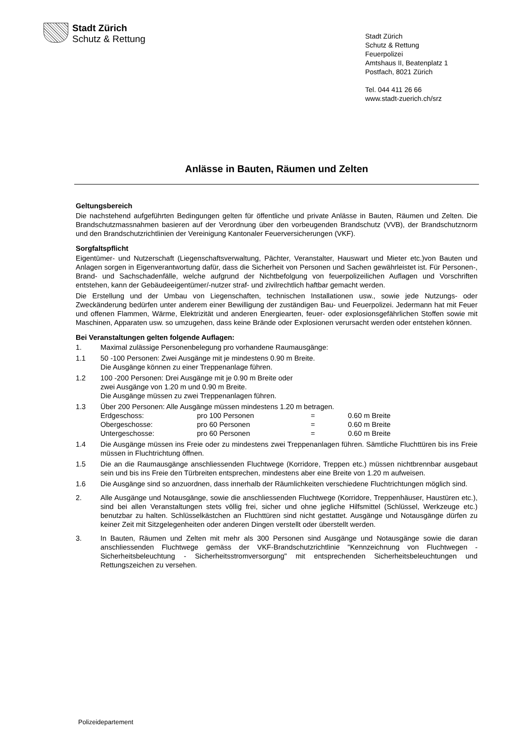Stadt Zürich
Schutz & Rettung
Stadt Zürich
Schutz & Rettung
Feuerpolizei
Amtshaus II, Beatenplatz 1
Postfach, 8021 Zürich
Tel. 044 411 26 66
www.stadt-zuerich.ch/srz
Anlässe in Bauten, Räumen und Zelten
Geltungsbereich
Die nachstehend aufgeführten Bedingungen gelten für öffentliche und private Anlässe in Bauten, Räumen und Zelten. Die Brandschutzmassnahmen basieren auf der Verordnung über den vorbeugenden Brandschutz (VVB), der Brandschutznorm und den Brandschutzrichtlinien der Vereinigung Kantonaler Feuerversicherungen (VKF).
Sorgfaltspflicht
Eigentümer- und Nutzerschaft (Liegenschaftsverwaltung, Pächter, Veranstalter, Hauswart und Mieter etc.)von Bauten und Anlagen sorgen in Eigenverantwortung dafür, dass die Sicherheit von Personen und Sachen gewährleistet ist. Für Personen-, Brand- und Sachschadenfälle, welche aufgrund der Nichtbefolgung von feuerpolizeilichen Auflagen und Vorschriften entstehen, kann der Gebäudeeigentümer/-nutzer straf- und zivilrechtlich haftbar gemacht werden.
Die Erstellung und der Umbau von Liegenschaften, technischen Installationen usw., sowie jede Nutzungs- oder Zweckänderung bedürfen unter anderem einer Bewilligung der zuständigen Bau- und Feuerpolizei. Jedermann hat mit Feuer und offenen Flammen, Wärme, Elektrizität und anderen Energiearten, feuer- oder explosionsgefährlichen Stoffen sowie mit Maschinen, Apparaten usw. so umzugehen, dass keine Brände oder Explosionen verursacht werden oder entstehen können.
Bei Veranstaltungen gelten folgende Auflagen:
1. Maximal zulässige Personenbelegung pro vorhandene Raumausgänge:
1.1 50 -100 Personen: Zwei Ausgänge mit je mindestens 0.90 m Breite.
Die Ausgänge können zu einer Treppenanlage führen.
1.2 100 -200 Personen: Drei Ausgänge mit je 0.90 m Breite oder
zwei Ausgänge von 1.20 m und 0.90 m Breite.
Die Ausgänge müssen zu zwei Treppenanlagen führen.
1.3 Über 200 Personen: Alle Ausgänge müssen mindestens 1.20 m betragen.
| Erdgeschoss: | pro 100 Personen | = | 0.60 m Breite |
| Obergeschosse: | pro 60 Personen | = | 0.60 m Breite |
| Untergeschosse: | pro 60 Personen | = | 0.60 m Breite |
1.4 Die Ausgänge müssen ins Freie oder zu mindestens zwei Treppenanlagen führen. Sämtliche Fluchttüren bis ins Freie müssen in Fluchtrichtung öffnen.
1.5 Die an die Raumausgänge anschliessenden Fluchtwege (Korridore, Treppen etc.) müssen nichtbrennbar ausgebaut sein und bis ins Freie den Türbreiten entsprechen, mindestens aber eine Breite von 1.20 m aufweisen.
1.6 Die Ausgänge sind so anzuordnen, dass innerhalb der Räumlichkeiten verschiedene Fluchtrichtungen möglich sind.
2. Alle Ausgänge und Notausgänge, sowie die anschliessenden Fluchtwege (Korridore, Treppenhäuser, Haustüren etc.), sind bei allen Veranstaltungen stets völlig frei, sicher und ohne jegliche Hilfsmittel (Schlüssel, Werkzeuge etc.) benutzbar zu halten. Schlüsselkästchen an Fluchttüren sind nicht gestattet. Ausgänge und Notausgänge dürfen zu keiner Zeit mit Sitzgelegenheiten oder anderen Dingen verstellt oder überstellt werden.
3. In Bauten, Räumen und Zelten mit mehr als 300 Personen sind Ausgänge und Notausgänge sowie die daran anschliessenden Fluchtwege gemäss der VKF-Brandschutzrichtlinie "Kennzeichnung von Fluchtwegen - Sicherheitsbeleuchtung - Sicherheitsstromversorgung" mit entsprechenden Sicherheitsbeleuchtungen und Rettungszeichen zu versehen.
Polizeidepartement